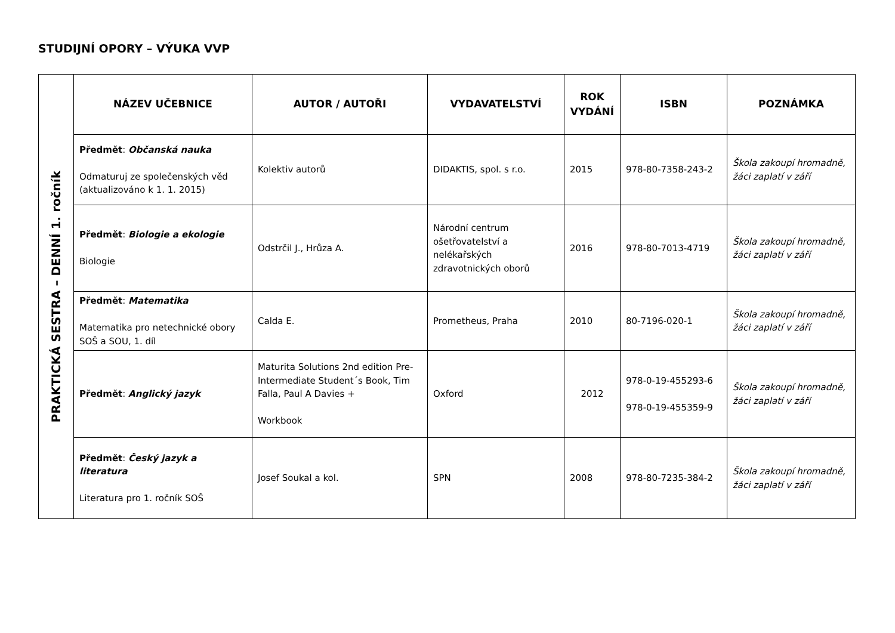STUDIJNÍ OPORY – VÝUKA VVP
| PRAKTICKÁ SESTRA – DENNÍ 1. ročník | NÁZEV UČEBNICE | AUTOR / AUTOŘI | VYDAVATELSTVÍ | ROK VYDÁNÍ | ISBN | POZNÁMKA |
| | Předmět : Občanská nauka Odmaturuj ze společenských věd (aktualizováno k 1. 1. 2015) | Kolektiv autorů | DIDAKTIS, spol. s r.o. | 2015 | 978-80-7358-243-2 | Škola zakoupí hromadně, žáci zaplatí v září |
| | Předmět : Biologie a ekologie Biologie | Odstrčil J., Hrůza A. | Národní centrum ošetřovatelství a nelékařských zdravotnických oborů | 2016 | 978-80-7013-4719 | Škola zakoupí hromadně, žáci zaplatí v září |
| | Předmět : Matematika Matematika pro netechnické obory SOŠ a SOU, 1. díl | Calda E. | Prometheus, Praha | 2010 | 80-7196-020-1 | Škola zakoupí hromadně, žáci zaplatí v září |
| | Předmět : Anglický jazyk | Maturita Solutions 2nd edition Pre-Intermediate Student´s Book, Tim Falla, Paul A Davies + Workbook | Oxford | 2012 | 978-0-19-455293-6 978-0-19-455359-9 | Škola zakoupí hromadně, žáci zaplatí v září |
| | Předmět : Český jazyk a literatura Literatura pro 1. ročník SOŠ | Josef Soukal a kol. | SPN | 2008 | 978-80-7235-384-2 | Škola zakoupí hromadně, žáci zaplatí v září |